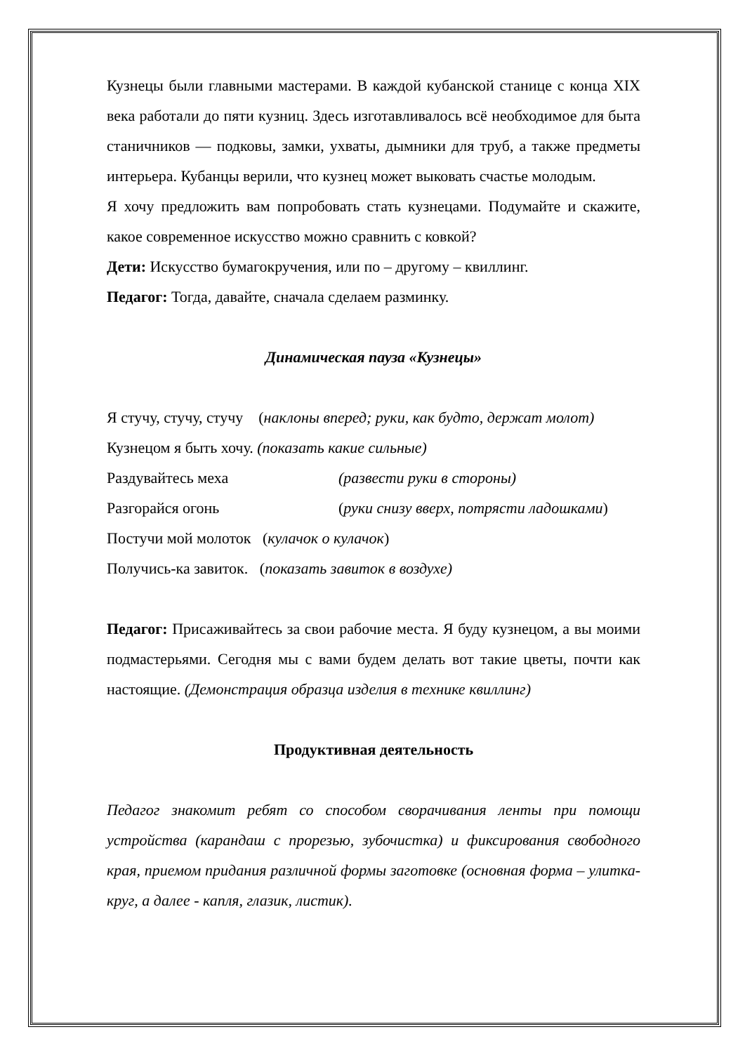Кузнецы были главными мастерами. В каждой кубанской станице с конца XIX века работали до пяти кузниц. Здесь изготавливалось всё необходимое для быта станичников — подковы, замки, ухваты, дымники для труб, а также предметы интерьера. Кубанцы верили, что кузнец может выковать счастье молодым.
Я хочу предложить вам попробовать стать кузнецами. Подумайте и скажите, какое современное искусство можно сравнить с ковкой?
Дети: Искусство бумагокручения, или по – другому – квиллинг.
Педагог: Тогда, давайте, сначала сделаем разминку.
Динамическая пауза «Кузнецы»
Я стучу, стучу, стучу (наклоны вперед; руки, как будто, держат молот)
Кузнецом я быть хочу. (показать какие сильные)
Раздувайтесь меха (развести руки в стороны)
Разгорайся огонь (руки снизу вверх, потрясти ладошками)
Постучи мой молоток (кулачок о кулачок)
Получись-ка завиток. (показать завиток в воздухе)
Педагог: Присаживайтесь за свои рабочие места. Я буду кузнецом, а вы моими подмастерьями. Сегодня мы с вами будем делать вот такие цветы, почти как настоящие. (Демонстрация образца изделия в технике квиллинг)
Продуктивная деятельность
Педагог знакомит ребят со способом сворачивания ленты при помощи устройства (карандаш с прорезью, зубочистка) и фиксирования свободного края, приемом придания различной формы заготовке (основная форма – улитка-круг, а далее - капля, глазик, листик).